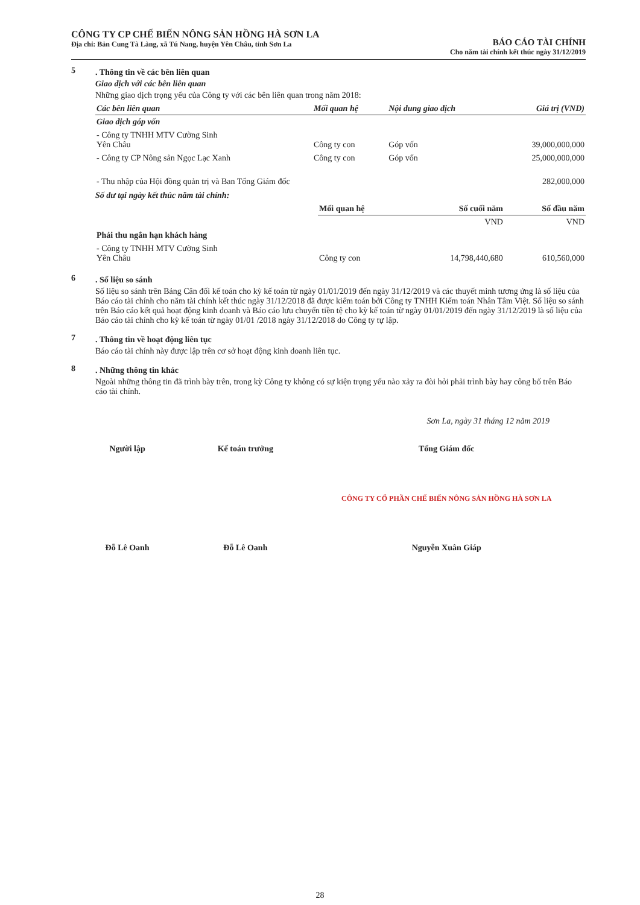CÔNG TY CP CHẾ BIẾN NÔNG SẢN HỒNG HÀ SƠN LA
Địa chỉ: Bản Cung Tà Làng, xã Tú Nang, huyện Yên Châu, tỉnh Sơn La
BÁO CÁO TÀI CHÍNH
Cho năm tài chính kết thúc ngày 31/12/2019
5
. Thông tin về các bên liên quan
Giao dịch với các bên liên quan
Những giao dịch trọng yếu của Công ty với các bên liên quan trong năm 2018:
| Các bên liên quan | Mối quan hệ | Nội dung giao dịch | Giá trị (VND) |
| --- | --- | --- | --- |
| Giao dịch góp vốn | | | |
| - Công ty TNHH MTV Cường Sinh Yên Châu | Công ty con | Góp vốn | 39,000,000,000 |
| - Công ty CP Nông sản Ngọc Lạc Xanh | Công ty con | Góp vốn | 25,000,000,000 |
| - Thu nhập của Hội đồng quản trị và Ban Tổng Giám đốc | | | 282,000,000 |
Số dư tại ngày kết thúc năm tài chính:
| | Mối quan hệ | Số cuối năm | Số đầu năm |
| | | VND | VND |
| Phải thu ngắn hạn khách hàng | | | |
| - Công ty TNHH MTV Cường Sinh Yên Châu | Công ty con | 14,798,440,680 | 610,560,000 |
6
. Số liệu so sánh
Số liệu so sánh trên Bảng Cân đối kế toán cho kỳ kế toán từ ngày 01/01/2019 đến ngày 31/12/2019 và các thuyết minh tương ứng là số liệu của Báo cáo tài chính cho năm tài chính kết thúc ngày 31/12/2018 đã được kiểm toán bởi Công ty TNHH Kiểm toán Nhân Tâm Việt. Số liệu so sánh trên Báo cáo kết quả hoạt động kinh doanh và Báo cáo lưu chuyển tiền tệ cho kỳ kế toán từ ngày 01/01/2019 đến ngày 31/12/2019 là số liệu của Báo cáo tài chính cho kỳ kế toán từ ngày 01/01 /2018 ngày 31/12/2018 do Công ty tự lập.
7
. Thông tin về hoạt động liên tục
Báo cáo tài chính này được lập trên cơ sở hoạt động kinh doanh liên tục.
8
. Những thông tin khác
Ngoài những thông tin đã trình bày trên, trong kỳ Công ty không có sự kiện trọng yếu nào xảy ra đòi hỏi phải trình bày hay công bố trên Báo cáo tài chính.
Sơn La, ngày 31 tháng 12 năm 2019
Người lập
Đỗ Lê Oanh
Kế toán trưởng
Đỗ Lê Oanh
Tổng Giám đốc
CÔNG TY CỔ PHẦN CHẾ BIẾN NÔNG SẢN HỒNG HÀ SƠN LA
Nguyễn Xuân Giáp
28